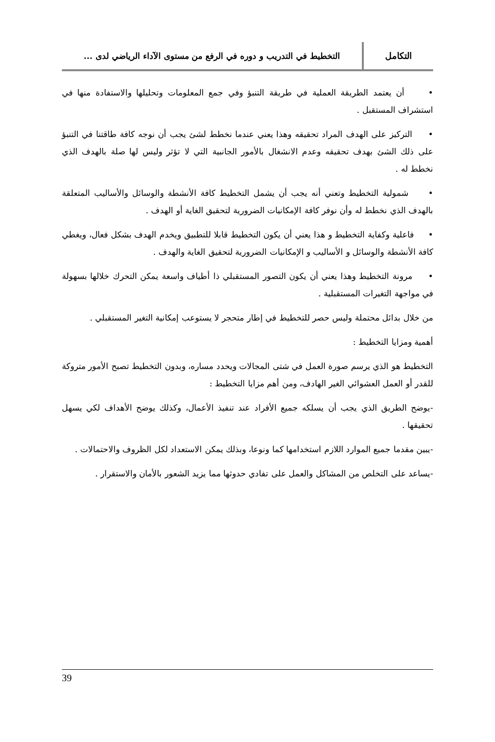التكامل
التخطيط في التدريب و دوره في الرفع من مستوى الآداء الرياضي لدى ...
• أن يعتمد الطريقة العملية في طريقة التنبؤ وفي جمع المعلومات وتحليلها والاستفادة منها في استشراف المستقبل .
• التركيز على الهدف المراد تحقيقه وهذا يعني عندما نخطط لشئ يجب أن نوجه كافة طاقتنا في التنبؤ على ذلك الشئ بهدف تحقيقه وعدم الانشغال بالأمور الجانبية التي لا تؤثر وليس لها صلة بالهدف الذي نخطط له .
• شمولية التخطيط وتعني أنه يجب أن يشمل التخطيط كافة الأنشطة والوسائل والأساليب المتعلقة بالهدف الذي نخطط له وأن نوفر كافة الإمكانيات الضرورية لتحقيق الغاية أو الهدف .
• فاعلية وكفاية التخطيط و هذا يعني أن يكون التخطيط قابلا للتطبيق ويخدم الهدف بشكل فعال، ويغطي كافة الأنشطة والوسائل و الأساليب و الإمكانيات الضرورية لتحقيق الغاية والهدف .
• مرونة التخطيط وهذا يعني أن يكون التصور المستقبلي ذا أطياف واسعة يمكن التحرك خلالها بسهولة في مواجهة التغيرات المستقبلية .
من خلال بدائل محتملة وليس حصر للتخطيط في إطار متحجر لا يستوعب إمكانية التغير المستقبلي .
أهمية ومزايا التخطيط :
التخطيط هو الذي يرسم صورة العمل في شتى المجالات ويحدد مساره، وبدون التخطيط تصبح الأمور متروكة للقدر أو العمل العشوائي الغير الهادف، ومن أهم مزايا التخطيط :
-يوضح الطريق الذي يجب أن يسلكه جميع الأفراد عند تنفيذ الأعمال، وكذلك يوضح الأهداف لكي يسهل تحقيقها .
-يبين مقدما جميع الموارد اللازم استخدامها كما ونوعا، وبذلك يمكن الاستعداد لكل الظروف والاحتمالات .
-يساعد على التخلص من المشاكل والعمل على تفادي حدوثها مما يزيد الشعور بالأمان والاستقرار .
39